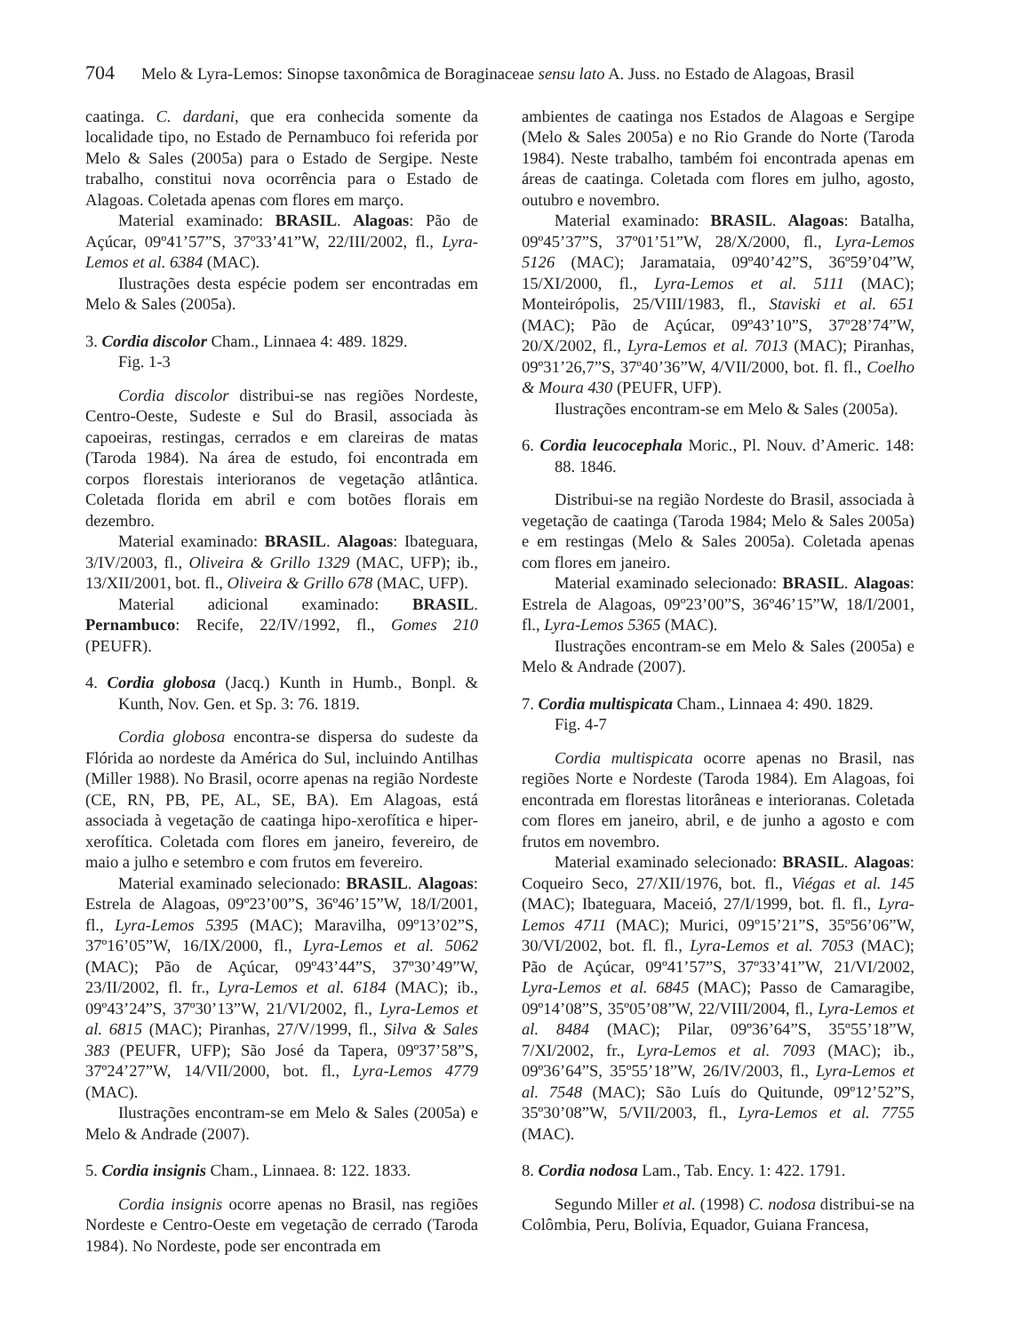704 Melo & Lyra-Lemos: Sinopse taxonômica de Boraginaceae sensu lato A. Juss. no Estado de Alagoas, Brasil
caatinga. C. dardani, que era conhecida somente da localidade tipo, no Estado de Pernambuco foi referida por Melo & Sales (2005a) para o Estado de Sergipe. Neste trabalho, constitui nova ocorrência para o Estado de Alagoas. Coletada apenas com flores em março.
Material examinado: BRASIL. Alagoas: Pão de Açúcar, 09º41’57”S, 37º33’41”W, 22/III/2002, fl., Lyra-Lemos et al. 6384 (MAC).
Ilustrações desta espécie podem ser encontradas em Melo & Sales (2005a).
3. Cordia discolor Cham., Linnaea 4: 489. 1829.
Fig. 1-3
Cordia discolor distribui-se nas regiões Nordeste, Centro-Oeste, Sudeste e Sul do Brasil, associada às capoeiras, restingas, cerrados e em clareiras de matas (Taroda 1984). Na área de estudo, foi encontrada em corpos florestais interioranos de vegetação atlântica. Coletada florida em abril e com botões florais em dezembro.
Material examinado: BRASIL. Alagoas: Ibateguara, 3/IV/2003, fl., Oliveira & Grillo 1329 (MAC, UFP); ib., 13/XII/2001, bot. fl., Oliveira & Grillo 678 (MAC, UFP).
Material adicional examinado: BRASIL. Pernambuco: Recife, 22/IV/1992, fl., Gomes 210 (PEUFR).
4. Cordia globosa (Jacq.) Kunth in Humb., Bonpl. & Kunth, Nov. Gen. et Sp. 3: 76. 1819.
Cordia globosa encontra-se dispersa do sudeste da Flórida ao nordeste da América do Sul, incluindo Antilhas (Miller 1988). No Brasil, ocorre apenas na região Nordeste (CE, RN, PB, PE, AL, SE, BA). Em Alagoas, está associada à vegetação de caatinga hipo-xerofítica e hiper-xerofítica. Coletada com flores em janeiro, fevereiro, de maio a julho e setembro e com frutos em fevereiro.
Material examinado selecionado: BRASIL. Alagoas: Estrela de Alagoas, 09º23’00”S, 36º46’15”W, 18/I/2001, fl., Lyra-Lemos 5395 (MAC); Maravilha, 09º13’02”S, 37º16’05”W, 16/IX/2000, fl., Lyra-Lemos et al. 5062 (MAC); Pão de Açúcar, 09º43’44”S, 37º30’49”W, 23/II/2002, fl. fr., Lyra-Lemos et al. 6184 (MAC); ib., 09º43’24”S, 37º30’13”W, 21/VI/2002, fl., Lyra-Lemos et al. 6815 (MAC); Piranhas, 27/V/1999, fl., Silva & Sales 383 (PEUFR, UFP); São José da Tapera, 09º37’58”S, 37º24’27”W, 14/VII/2000, bot. fl., Lyra-Lemos 4779 (MAC).
Ilustrações encontram-se em Melo & Sales (2005a) e Melo & Andrade (2007).
5. Cordia insignis Cham., Linnaea. 8: 122. 1833.
Cordia insignis ocorre apenas no Brasil, nas regiões Nordeste e Centro-Oeste em vegetação de cerrado (Taroda 1984). No Nordeste, pode ser encontrada em
ambientes de caatinga nos Estados de Alagoas e Sergipe (Melo & Sales 2005a) e no Rio Grande do Norte (Taroda 1984). Neste trabalho, também foi encontrada apenas em áreas de caatinga. Coletada com flores em julho, agosto, outubro e novembro.
Material examinado: BRASIL. Alagoas: Batalha, 09º45’37”S, 37º01’51”W, 28/X/2000, fl., Lyra-Lemos 5126 (MAC); Jaramataia, 09º40’42”S, 36º59’04”W, 15/XI/2000, fl., Lyra-Lemos et al. 5111 (MAC); Monteirópolis, 25/VIII/1983, fl., Staviski et al. 651 (MAC); Pão de Açúcar, 09º43’10”S, 37º28’74”W, 20/X/2002, fl., Lyra-Lemos et al. 7013 (MAC); Piranhas, 09º31’26,7”S, 37º40’36”W, 4/VII/2000, bot. fl. fl., Coelho & Moura 430 (PEUFR, UFP).
Ilustrações encontram-se em Melo & Sales (2005a).
6. Cordia leucocephala Moric., Pl. Nouv. d’Americ. 148: 88. 1846.
Distribui-se na região Nordeste do Brasil, associada à vegetação de caatinga (Taroda 1984; Melo & Sales 2005a) e em restingas (Melo & Sales 2005a). Coletada apenas com flores em janeiro.
Material examinado selecionado: BRASIL. Alagoas: Estrela de Alagoas, 09º23’00”S, 36º46’15”W, 18/I/2001, fl., Lyra-Lemos 5365 (MAC).
Ilustrações encontram-se em Melo & Sales (2005a) e Melo & Andrade (2007).
7. Cordia multispicata Cham., Linnaea 4: 490. 1829.
Fig. 4-7
Cordia multispicata ocorre apenas no Brasil, nas regiões Norte e Nordeste (Taroda 1984). Em Alagoas, foi encontrada em florestas litorâneas e interioranas. Coletada com flores em janeiro, abril, e de junho a agosto e com frutos em novembro.
Material examinado selecionado: BRASIL. Alagoas: Coqueiro Seco, 27/XII/1976, bot. fl., Viégas et al. 145 (MAC); Ibateguara, Maceió, 27/I/1999, bot. fl. fl., Lyra-Lemos 4711 (MAC); Murici, 09º15’21”S, 35º56’06”W, 30/VI/2002, bot. fl. fl., Lyra-Lemos et al. 7053 (MAC); Pão de Açúcar, 09º41’57”S, 37º33’41”W, 21/VI/2002, Lyra-Lemos et al. 6845 (MAC); Passo de Camaragibe, 09º14’08”S, 35º05’08”W, 22/VIII/2004, fl., Lyra-Lemos et al. 8484 (MAC); Pilar, 09º36’64”S, 35º55’18”W, 7/XI/2002, fr., Lyra-Lemos et al. 7093 (MAC); ib., 09º36’64”S, 35º55’18”W, 26/IV/2003, fl., Lyra-Lemos et al. 7548 (MAC); São Luís do Quitunde, 09º12’52”S, 35º30’08”W, 5/VII/2003, fl., Lyra-Lemos et al. 7755 (MAC).
8. Cordia nodosa Lam., Tab. Ency. 1: 422. 1791.
Segundo Miller et al. (1998) C. nodosa distribui-se na Colômbia, Peru, Bolívia, Equador, Guiana Francesa,